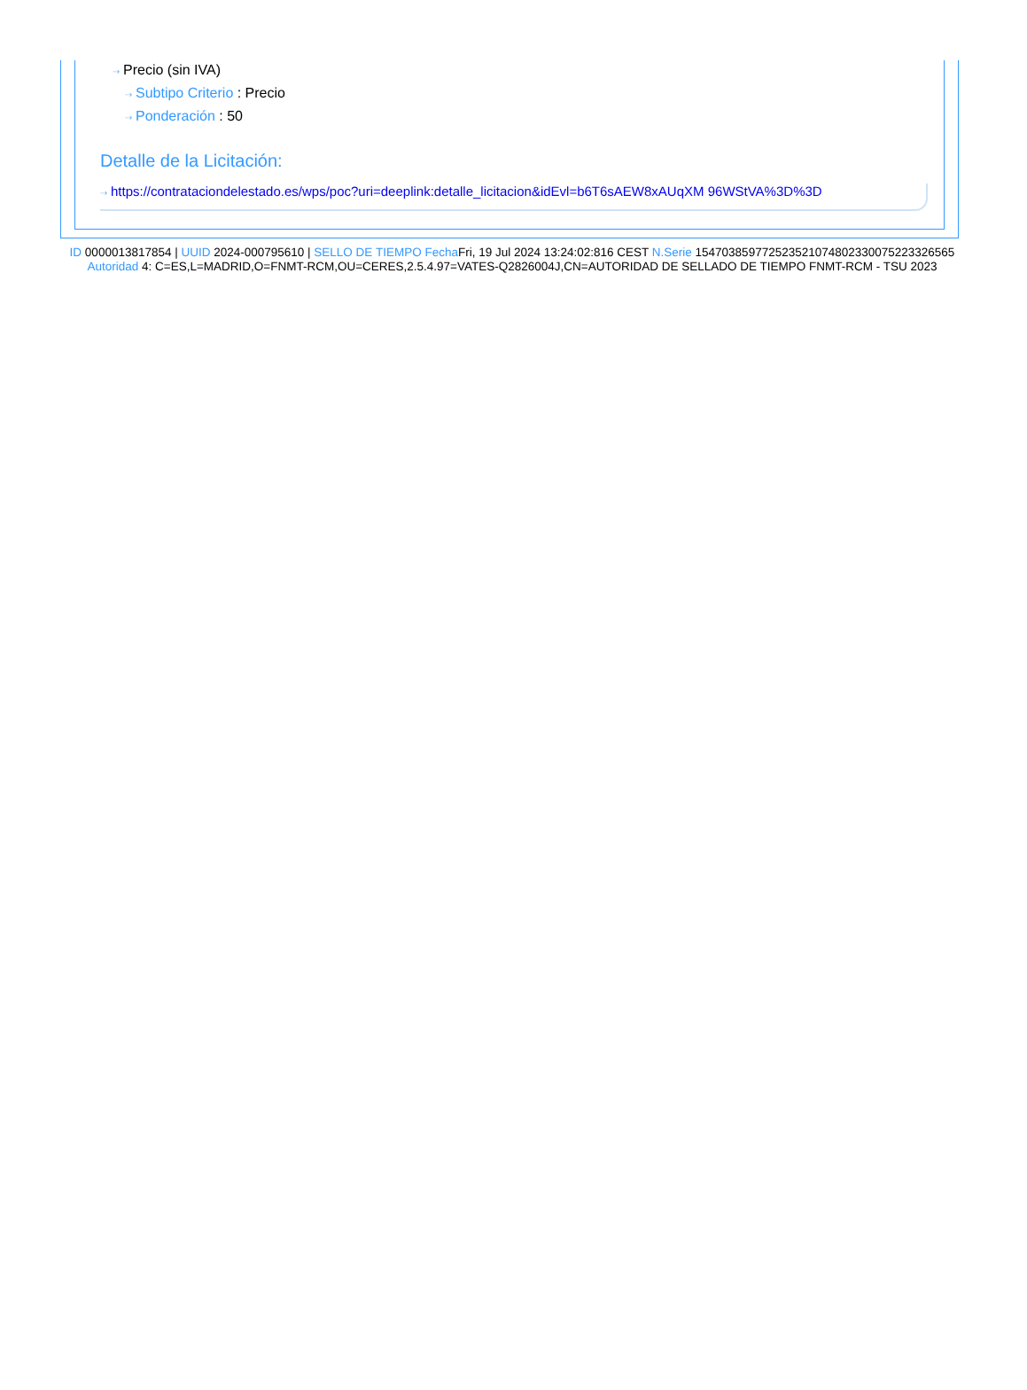⇢ Precio (sin IVA)
⇢ Subtipo Criterio : Precio
⇢ Ponderación : 50
Detalle de la Licitación:
⇢ https://contrataciondelestado.es/wps/poc?uri=deeplink:detalle_licitacion&idEvl=b6T6sAEW8xAUqXM 96WStVA%3D%3D
ID 0000013817854 | UUID 2024-000795610 | SELLO DE TIEMPO Fecha Fri, 19 Jul 2024 13:24:02:816 CEST N.Serie 154703859772523521074802330075223326565 Autoridad 4: C=ES,L=MADRID,O=FNMT-RCM,OU=CERES,2.5.4.97=VATES-Q2826004J,CN=AUTORIDAD DE SELLADO DE TIEMPO FNMT-RCM - TSU 2023